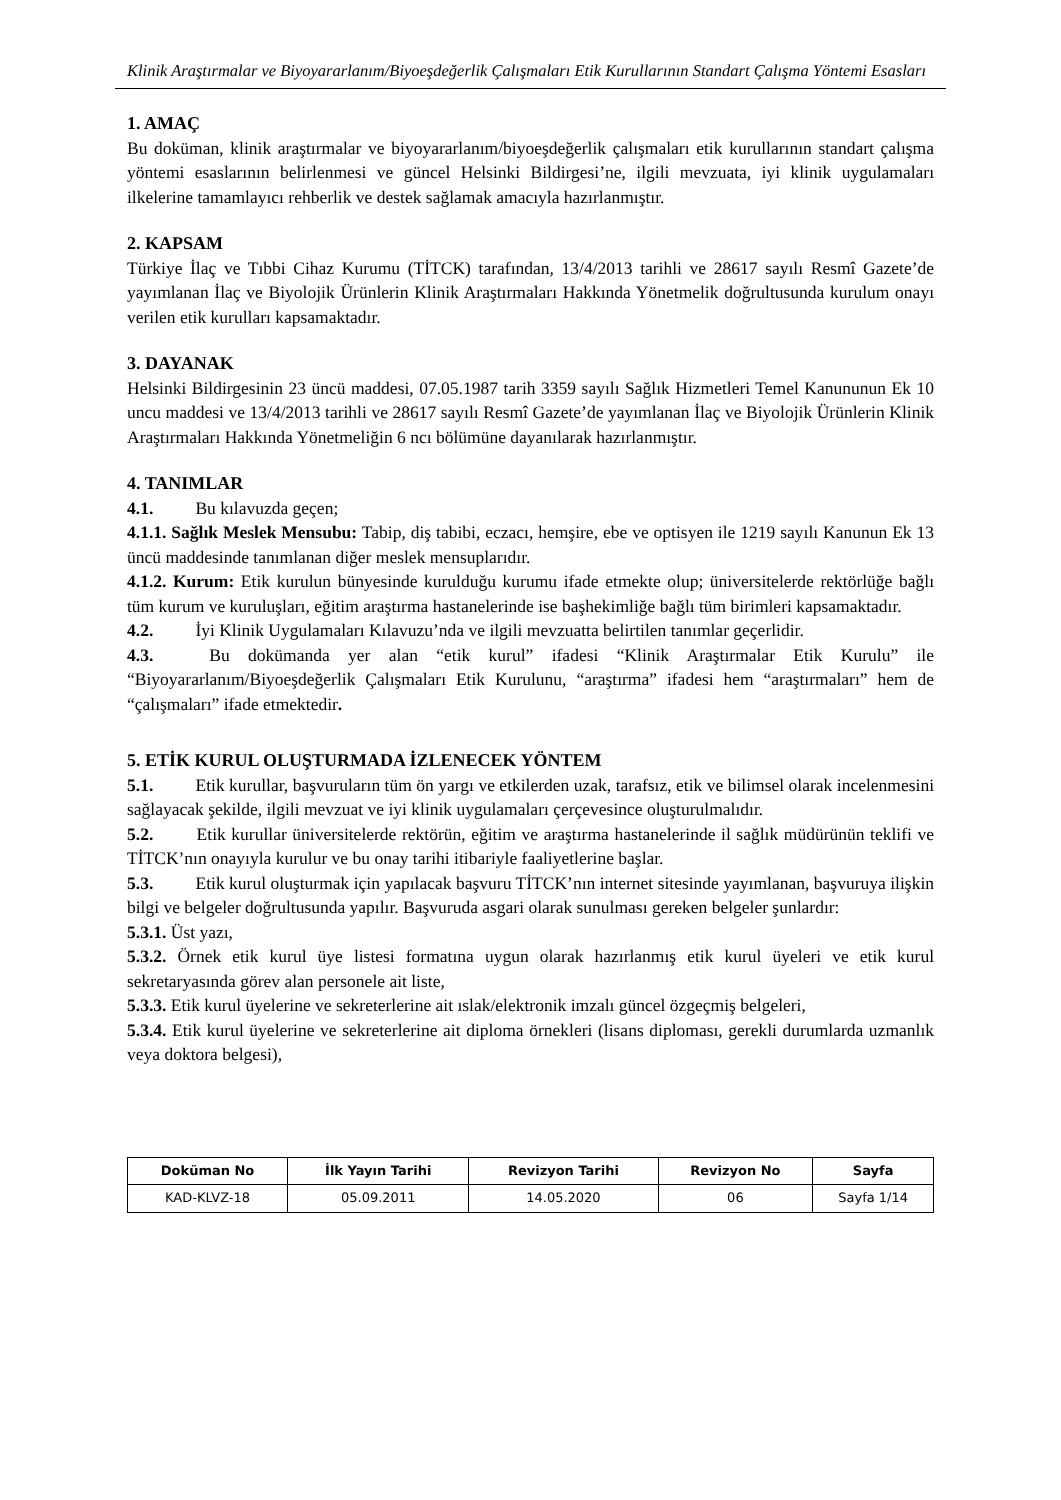Klinik Araştırmalar ve Biyoyararlanım/Biyoeşdeğerlik Çalışmaları Etik Kurullarının Standart Çalışma Yöntemi Esasları
1. AMAÇ
Bu doküman, klinik araştırmalar ve biyoyararlanım/biyoeşdeğerlik çalışmaları etik kurullarının standart çalışma yöntemi esaslarının belirlenmesi ve güncel Helsinki Bildirgesi’ne, ilgili mevzuata, iyi klinik uygulamaları ilkelerine tamamlayıcı rehberlik ve destek sağlamak amacıyla hazırlanmıştır.
2. KAPSAM
Türkiye İlaç ve Tıbbi Cihaz Kurumu (TİTCK) tarafından, 13/4/2013 tarihli ve 28617 sayılı Resmî Gazete’de yayımlanan İlaç ve Biyolojik Ürünlerin Klinik Araştırmaları Hakkında Yönetmelik doğrultusunda kurulum onayı verilen etik kurulları kapsamaktadır.
3. DAYANAK
Helsinki Bildirgesinin 23 üncü maddesi, 07.05.1987 tarih 3359 sayılı Sağlık Hizmetleri Temel Kanununun Ek 10 uncu maddesi ve 13/4/2013 tarihli ve 28617 sayılı Resmî Gazete’de yayımlanan İlaç ve Biyolojik Ürünlerin Klinik Araştırmaları Hakkında Yönetmeliğin 6 ncı bölümüne dayanılarak hazırlanmıştır.
4. TANIMLAR
4.1. Bu kılavuzda geçen;
4.1.1. Sağlık Meslek Mensubu: Tabip, diş tabibi, eczacı, hemşire, ebe ve optisyen ile 1219 sayılı Kanunun Ek 13 üncü maddesinde tanımlanan diğer meslek mensuplarıdır.
4.1.2. Kurum: Etik kurulun bünyesinde kurulduğu kurumu ifade etmekte olup; üniversitelerde rektörlüğe bağlı tüm kurum ve kuruluşları, eğitim araştırma hastanelerinde ise başhekimliğe bağlı tüm birimleri kapsamaktadır.
4.2. İyi Klinik Uygulamaları Kılavuzu’nda ve ilgili mevzuatta belirtilen tanımlar geçerlidir.
4.3. Bu dokümanda yer alan “etik kurul” ifadesi “Klinik Araştırmalar Etik Kurulu” ile “Biyoyararlanım/Biyoeşdeğerlik Çalışmaları Etik Kurulunu, “araştırma” ifadesi hem “araştırmaları” hem de “çalışmaları” ifade etmektedir.
5. ETİK KURUL OLUŞTURMADA İZLENECEK YÖNTEM
5.1. Etik kurullar, başvuruların tüm ön yargı ve etkilerden uzak, tarafsız, etik ve bilimsel olarak incelenmesini sağlayacak şekilde, ilgili mevzuat ve iyi klinik uygulamaları çerçevesince oluşturulmalıdır.
5.2. Etik kurullar üniversitelerde rektörün, eğitim ve araştırma hastanelerinde il sağlık müdürünün teklifi ve TİTCK’nın onayıyla kurulur ve bu onay tarihi itibariyle faaliyetlerine başlar.
5.3. Etik kurul oluşturmak için yapılacak başvuru TİTCK’nın internet sitesinde yayımlanan, başvuruya ilişkin bilgi ve belgeler doğrultusunda yapılır. Başvuruda asgari olarak sunulması gereken belgeler şunlardır:
5.3.1. Üst yazı,
5.3.2. Örnek etik kurul üye listesi formatına uygun olarak hazırlanmış etik kurul üyeleri ve etik kurul sekretaryasında görev alan personele ait liste,
5.3.3. Etik kurul üyelerine ve sekreterlerine ait ıslak/elektronik imzalı güncel özgeçmiş belgeleri,
5.3.4. Etik kurul üyelerine ve sekreterlerine ait diploma örnekleri (lisans diploması, gerekli durumlarda uzmanlık veya doktora belgesi),
| Doküman No | İlk Yayın Tarihi | Revizyon Tarihi | Revizyon No | Sayfa |
| --- | --- | --- | --- | --- |
| KAD-KLVZ-18 | 05.09.2011 | 14.05.2020 | 06 | Sayfa 1/14 |